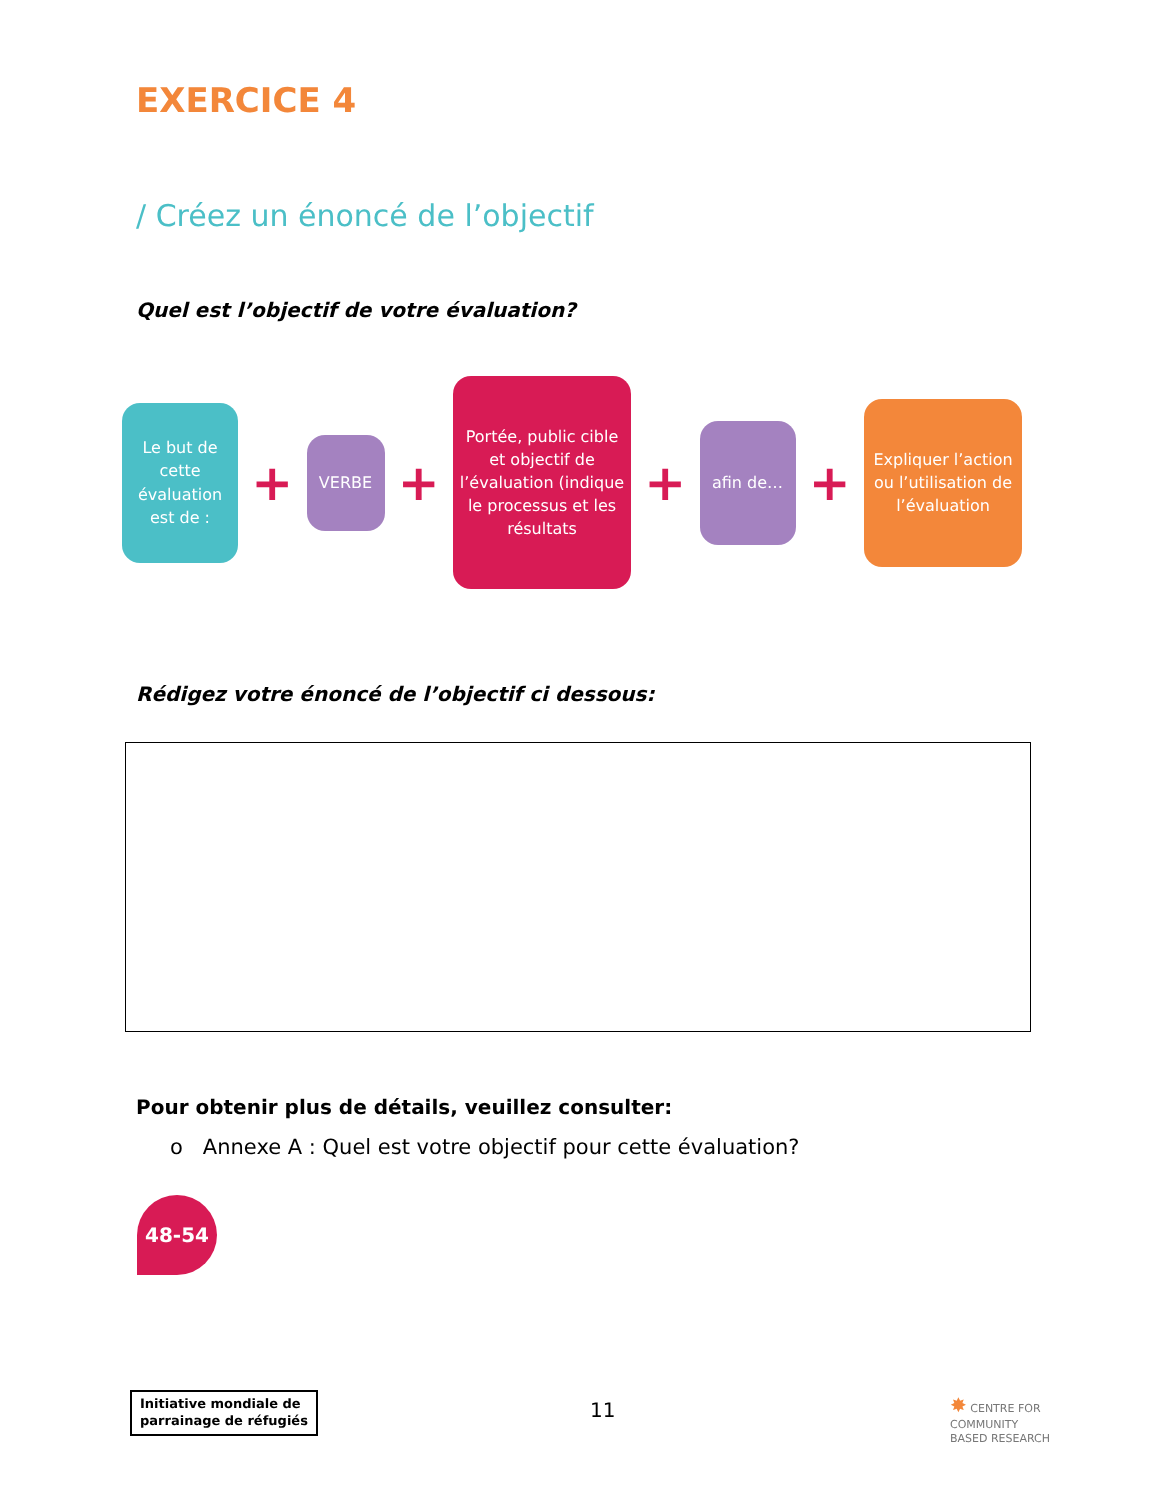EXERCICE 4
/ Créez un énoncé de l’objectif
Quel est l’objectif de votre évaluation?
Le but de cette évaluation est de :
+
VERBE
+
Portée, public cible et objectif de l’évaluation (indique le processus et les résultats
+
afin de…
+
Expliquer l’action ou l’utilisation de l’évaluation
Rédigez votre énoncé de l’objectif ci dessous:
Pour obtenir plus de détails, veuillez consulter:
o Annexe A : Quel est votre objectif pour cette évaluation?
48-54
Initiative mondiale de
parrainage de réfugiés
11
✸ CENTRE FOR
COMMUNITY
BASED RESEARCH